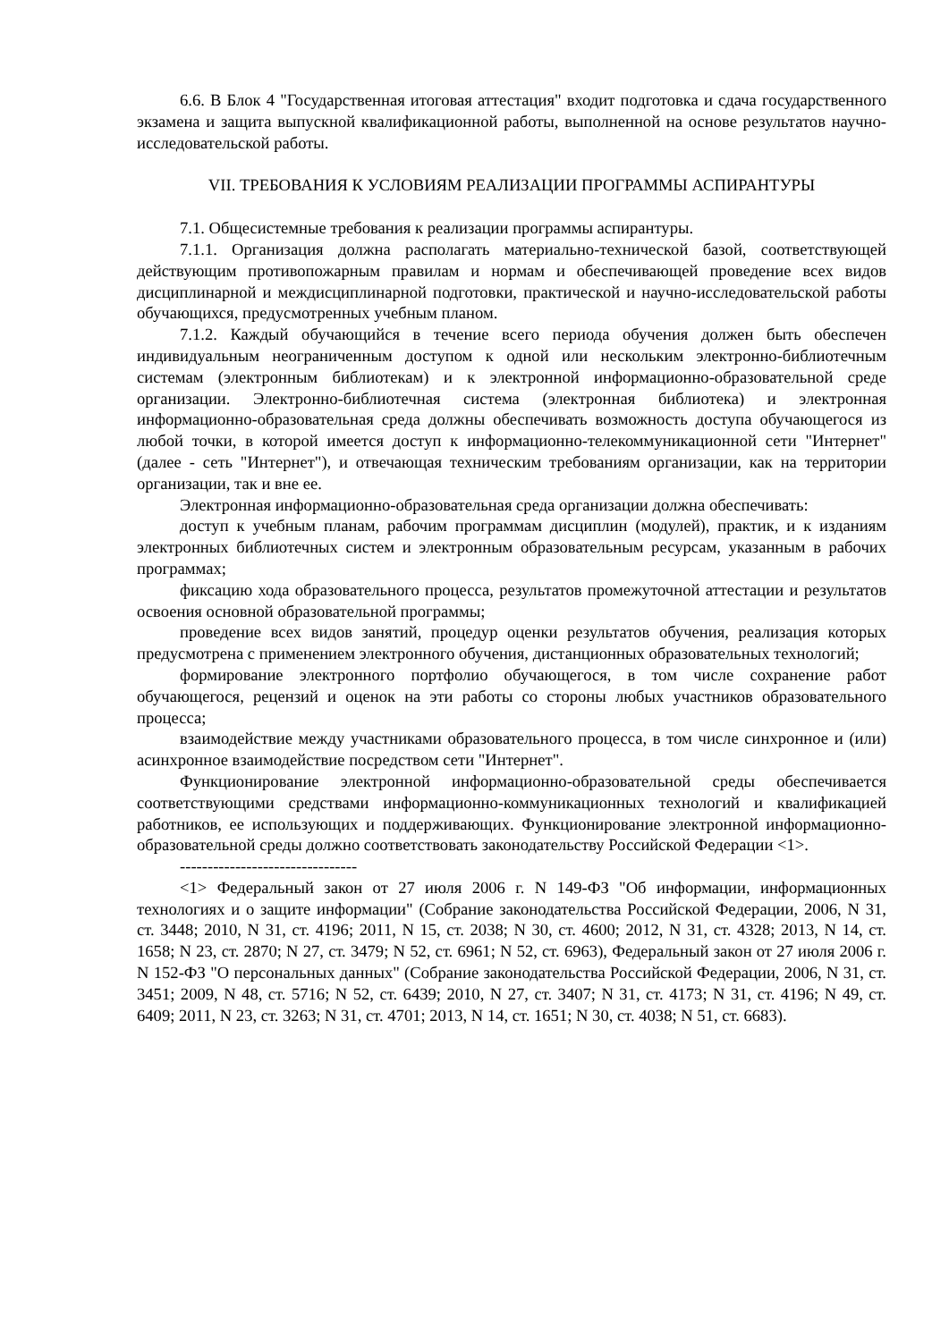6.6. В Блок 4 "Государственная итоговая аттестация" входит подготовка и сдача государственного экзамена и защита выпускной квалификационной работы, выполненной на основе результатов научно-исследовательской работы.
VII. ТРЕБОВАНИЯ К УСЛОВИЯМ РЕАЛИЗАЦИИ ПРОГРАММЫ АСПИРАНТУРЫ
7.1. Общесистемные требования к реализации программы аспирантуры.
7.1.1. Организация должна располагать материально-технической базой, соответствующей действующим противопожарным правилам и нормам и обеспечивающей проведение всех видов дисциплинарной и междисциплинарной подготовки, практической и научно-исследовательской работы обучающихся, предусмотренных учебным планом.
7.1.2. Каждый обучающийся в течение всего периода обучения должен быть обеспечен индивидуальным неограниченным доступом к одной или нескольким электронно-библиотечным системам (электронным библиотекам) и к электронной информационно-образовательной среде организации. Электронно-библиотечная система (электронная библиотека) и электронная информационно-образовательная среда должны обеспечивать возможность доступа обучающегося из любой точки, в которой имеется доступ к информационно-телекоммуникационной сети "Интернет" (далее - сеть "Интернет"), и отвечающая техническим требованиям организации, как на территории организации, так и вне ее.
Электронная информационно-образовательная среда организации должна обеспечивать:
доступ к учебным планам, рабочим программам дисциплин (модулей), практик, и к изданиям электронных библиотечных систем и электронным образовательным ресурсам, указанным в рабочих программах;
фиксацию хода образовательного процесса, результатов промежуточной аттестации и результатов освоения основной образовательной программы;
проведение всех видов занятий, процедур оценки результатов обучения, реализация которых предусмотрена с применением электронного обучения, дистанционных образовательных технологий;
формирование электронного портфолио обучающегося, в том числе сохранение работ обучающегося, рецензий и оценок на эти работы со стороны любых участников образовательного процесса;
взаимодействие между участниками образовательного процесса, в том числе синхронное и (или) асинхронное взаимодействие посредством сети "Интернет".
Функционирование электронной информационно-образовательной среды обеспечивается соответствующими средствами информационно-коммуникационных технологий и квалификацией работников, ее использующих и поддерживающих. Функционирование электронной информационно-образовательной среды должно соответствовать законодательству Российской Федерации <1>.
--------------------------------
<1> Федеральный закон от 27 июля 2006 г. N 149-ФЗ "Об информации, информационных технологиях и о защите информации" (Собрание законодательства Российской Федерации, 2006, N 31, ст. 3448; 2010, N 31, ст. 4196; 2011, N 15, ст. 2038; N 30, ст. 4600; 2012, N 31, ст. 4328; 2013, N 14, ст. 1658; N 23, ст. 2870; N 27, ст. 3479; N 52, ст. 6961; N 52, ст. 6963), Федеральный закон от 27 июля 2006 г. N 152-ФЗ "О персональных данных" (Собрание законодательства Российской Федерации, 2006, N 31, ст. 3451; 2009, N 48, ст. 5716; N 52, ст. 6439; 2010, N 27, ст. 3407; N 31, ст. 4173; N 31, ст. 4196; N 49, ст. 6409; 2011, N 23, ст. 3263; N 31, ст. 4701; 2013, N 14, ст. 1651; N 30, ст. 4038; N 51, ст. 6683).